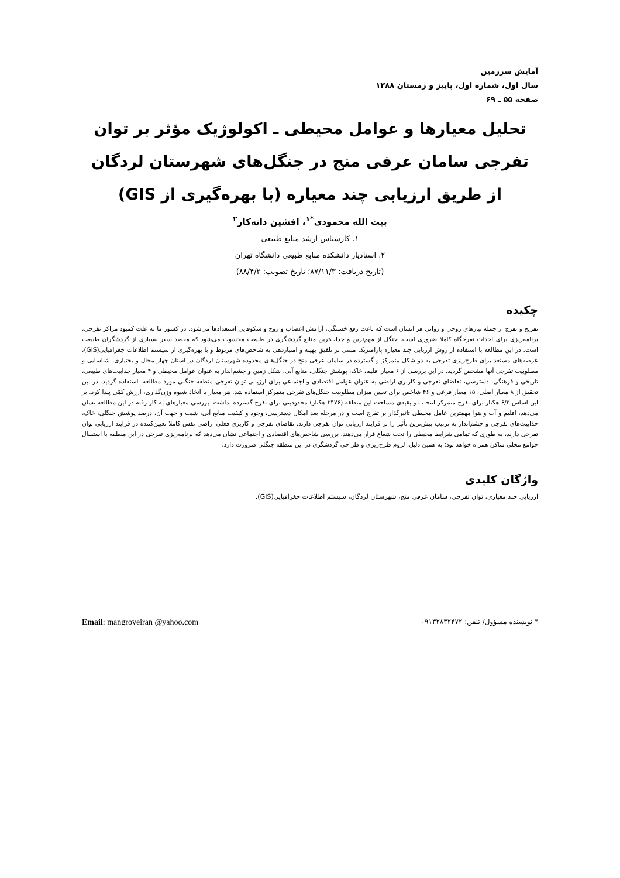آمایش سرزمین
سال اول، شماره اول، پاییز و زمستان ۱۳۸۸
صفحه ۵۵ ـ ۶۹
تحلیل معیارها و عوامل محیطی ـ اکولوژیک مؤثر بر توان تفرجی سامان عرفی منج در جنگل‌های شهرستان لردگان از طریق ارزیابی چند معیاره (با بهره‌گیری از GIS)
بیت الله محمودی<sup>*۱</sup>، افشین دانه‌کار<sup>۲</sup>
۱. کارشناس ارشد منابع طبیعی
۲. استادیار دانشکده منابع طبیعی دانشگاه تهران
(تاریخ دریافت: ۸۷/۱۱/۳؛ تاریخ تصویب: ۸۸/۴/۲)
چکیده
تفریح و تفرج از جمله نیازهای روحی و روانی هر انسان است که باعث رفع خستگی، آرامش اعصاب و روح و شکوفایی استعدادها می‌شود. در کشور ما به علت کمبود مراکز تفرجی، برنامه‌ریزی برای احداث تفرجگاه کاملا ضروری است. جنگل از مهم‌ترین و جذاب‌ترین منابع گردشگری در طبیعت محسوب می‌شود که مقصد سفر بسیاری از گردشگران طبیعت است. در این مطالعه با استفاده از روش ارزیابی چند معیاره پارامتریک مبتنی بر تلفیق بهینه و امتیازدهی به شاخص‌های مربوط و با بهره‌گیری از سیستم اطلاعات جغرافیایی(GIS)، عرصه‌های مستعد برای طرح‌ریزی تفرجی به دو شکل متمرکز و گسترده در سامان عرفی منج در جنگل‌های محدوده شهرستان لردگان در استان چهار محال و بختیاری، شناسایی و مطلوبیت تفرجی آنها مشخص گردید. در این بررسی از ۶ معیار اقلیم، خاک، پوشش جنگلی، منابع آبی، شکل زمین و چشم‌انداز به عنوان عوامل محیطی و ۴ معیار جذابیت‌های طبیعی، تاریخی و فرهنگی، دسترسی، تقاضای تفرجی و کاربری اراضی به عنوان عوامل اقتصادی و اجتماعی برای ارزیابی توان تفرجی منطقه جنگلی مورد مطالعه، استفاده گردید. در این تحقیق از ۸ معیار اصلی، ۱۵ معیار فرعی و ۴۶ شاخص برای تعیین میزان مطلوبیت جنگل‌های تفرجی متمرکز استفاده شد. هر معیار با اتخاذ شیوه وزن‌گذاری، ارزش کمّی پیدا کرد. بر این اساس ۶/۳ هکتار برای تفرج متمرکز انتخاب و بقیه‌ی مساحت این منطقه (۲۴۷۶ هکتار) محدودیتی برای تفرج گسترده نداشت. بررسی معیارهای به کار رفته در این مطالعه نشان می‌دهد، اقلیم و آب و هوا مهمترین عامل محیطی تاثیرگذار بر تفرج است و در مرحله بعد امکان دسترسی، وجود و کیفیت منابع آبی، شیب و جهت آن، درصد پوشش جنگلی، خاک، جذابیت‌های تفرجی و چشم‌انداز به ترتیب بیش‌ترین تأثیر را بر فرایند ارزیابی توان تفرجی دارند. تقاضای تفرجی و کاربری فعلی اراضی نقش کاملا تعیین‌کننده در فرایند ارزیابی توان تفرجی دارند، به طوری که تمامی شرایط محیطی را تحت شعاع قرار می‌دهند. بررسی شاخص‌های اقتصادی و اجتماعی نشان می‌دهد که برنامه‌ریزی تفرجی در این منطقه با استقبال جوامع محلی ساکن همراه خواهد بود؛ به همین دلیل، لزوم طرح‌ریزی و طراحی گردشگری در این منطقه جنگلی ضرورت دارد.
واژگان کلیدی
ارزیابی چند معیاری، توان تفرجی، سامان عرفی منج، شهرستان لردگان، سیستم اطلاعات جغرافیایی(GIS).
* نویسنده مسؤول/ تلفن: ۰۹۱۳۲۸۳۲۴۷۲ Email: mangroveiran @yahoo.com